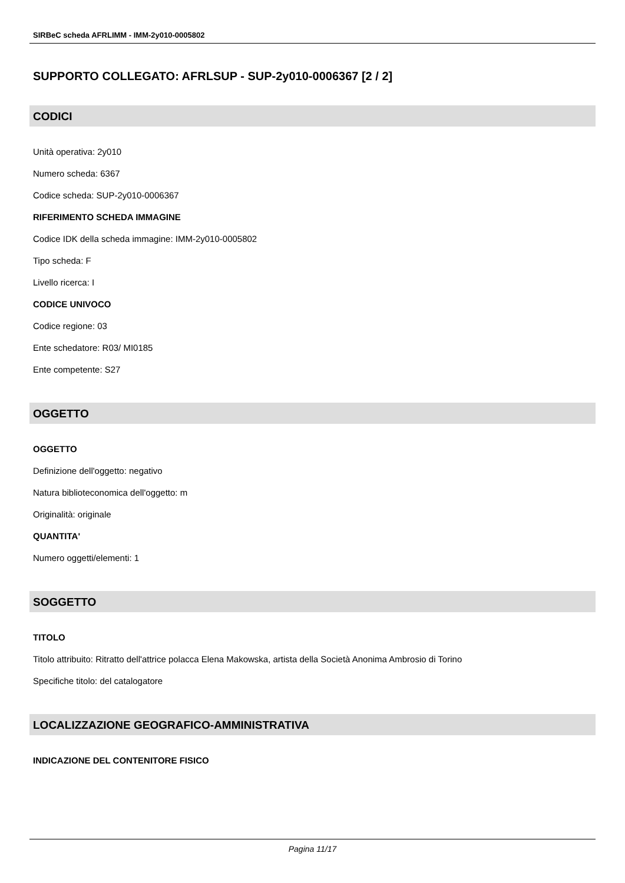SIRBeC scheda AFRLIMM - IMM-2y010-0005802
SUPPORTO COLLEGATO: AFRLSUP - SUP-2y010-0006367 [2 / 2]
CODICI
Unità operativa: 2y010
Numero scheda: 6367
Codice scheda: SUP-2y010-0006367
RIFERIMENTO SCHEDA IMMAGINE
Codice IDK della scheda immagine: IMM-2y010-0005802
Tipo scheda: F
Livello ricerca: I
CODICE UNIVOCO
Codice regione: 03
Ente schedatore: R03/ MI0185
Ente competente: S27
OGGETTO
OGGETTO
Definizione dell'oggetto: negativo
Natura biblioteconomica dell'oggetto: m
Originalità: originale
QUANTITA'
Numero oggetti/elementi: 1
SOGGETTO
TITOLO
Titolo attribuito: Ritratto dell'attrice polacca Elena Makowska, artista della Società Anonima Ambrosio di Torino
Specifiche titolo: del catalogatore
LOCALIZZAZIONE GEOGRAFICO-AMMINISTRATIVA
INDICAZIONE DEL CONTENITORE FISICO
Pagina 11/17